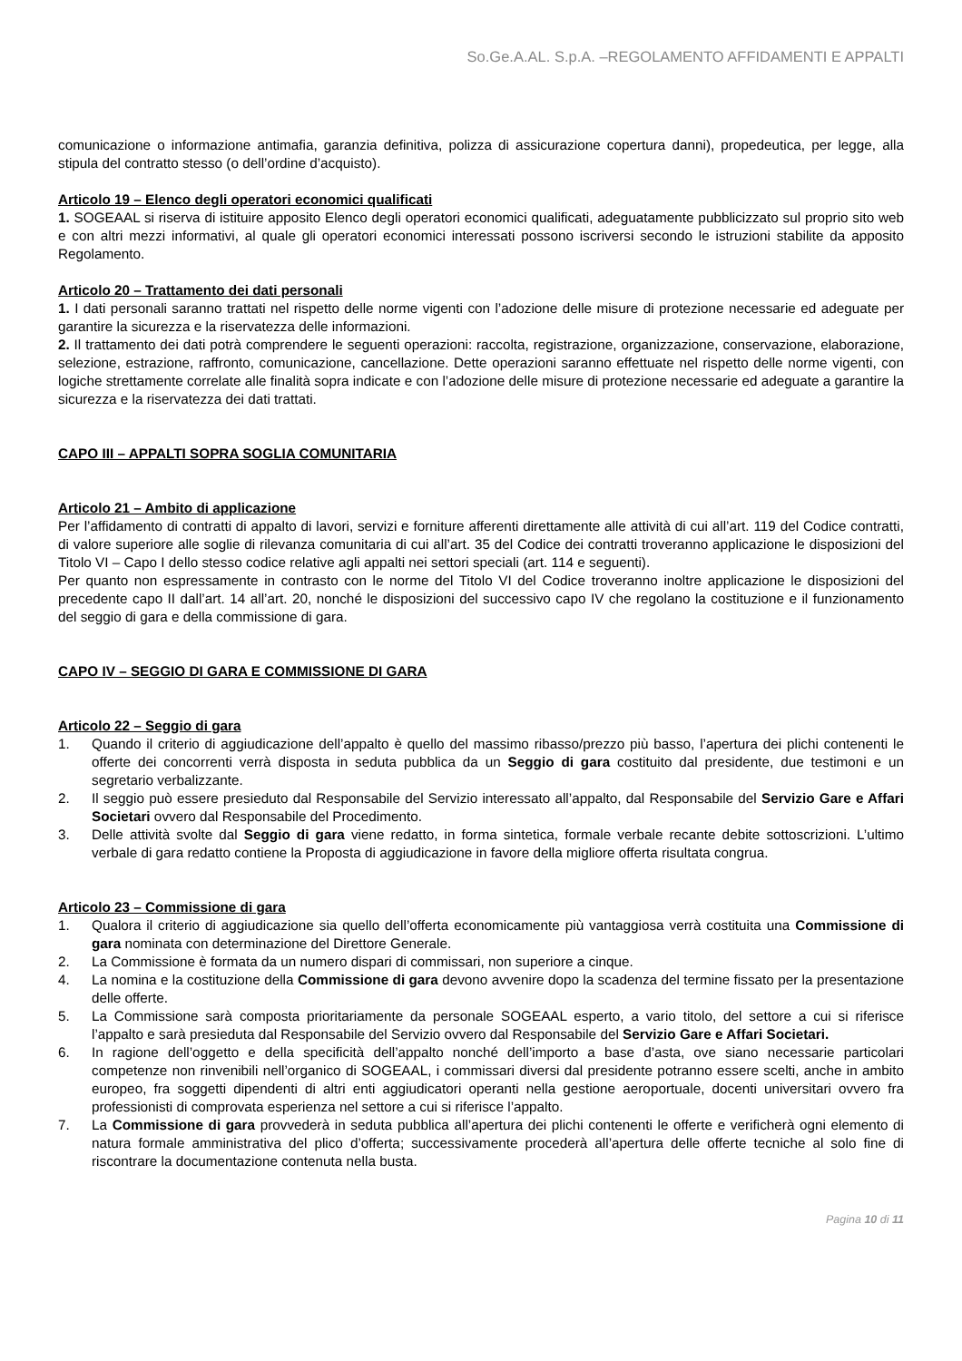So.Ge.A.AL. S.p.A. –REGOLAMENTO AFFIDAMENTI E APPALTI
comunicazione o informazione antimafia, garanzia definitiva, polizza di assicurazione copertura danni), propedeutica, per legge, alla stipula del contratto stesso (o dell’ordine d’acquisto).
Articolo 19 – Elenco degli operatori economici qualificati
1. SOGEAAL si riserva di istituire apposito Elenco degli operatori economici qualificati, adeguatamente pubblicizzato sul proprio sito web e con altri mezzi informativi, al quale gli operatori economici interessati possono iscriversi secondo le istruzioni stabilite da apposito Regolamento.
Articolo 20 – Trattamento dei dati personali
1. I dati personali saranno trattati nel rispetto delle norme vigenti con l’adozione delle misure di protezione necessarie ed adeguate per garantire la sicurezza e la riservatezza delle informazioni.
2. Il trattamento dei dati potrà comprendere le seguenti operazioni: raccolta, registrazione, organizzazione, conservazione, elaborazione, selezione, estrazione, raffronto, comunicazione, cancellazione. Dette operazioni saranno effettuate nel rispetto delle norme vigenti, con logiche strettamente correlate alle finalità sopra indicate e con l’adozione delle misure di protezione necessarie ed adeguate a garantire la sicurezza e la riservatezza dei dati trattati.
CAPO III – APPALTI SOPRA SOGLIA COMUNITARIA
Articolo 21 – Ambito di applicazione
Per l’affidamento di contratti di appalto di lavori, servizi e forniture afferenti direttamente alle attività di cui all’art. 119 del Codice contratti, di valore superiore alle soglie di rilevanza comunitaria di cui all’art. 35 del Codice dei contratti troveranno applicazione le disposizioni del Titolo VI – Capo I dello stesso codice relative agli appalti nei settori speciali (art. 114 e seguenti).
Per quanto non espressamente in contrasto con le norme del Titolo VI del Codice troveranno inoltre applicazione le disposizioni del precedente capo II dall’art. 14 all’art. 20, nonché le disposizioni del successivo capo IV che regolano la costituzione e il funzionamento del seggio di gara e della commissione di gara.
CAPO IV – SEGGIO DI GARA E COMMISSIONE DI GARA
Articolo 22 – Seggio di gara
1. Quando il criterio di aggiudicazione dell’appalto è quello del massimo ribasso/prezzo più basso, l’apertura dei plichi contenenti le offerte dei concorrenti verrà disposta in seduta pubblica da un Seggio di gara costituito dal presidente, due testimoni e un segretario verbalizzante.
2. Il seggio può essere presieduto dal Responsabile del Servizio interessato all’appalto, dal Responsabile del Servizio Gare e Affari Societari ovvero dal Responsabile del Procedimento.
3. Delle attività svolte dal Seggio di gara viene redatto, in forma sintetica, formale verbale recante debite sottoscrizioni. L’ultimo verbale di gara redatto contiene la Proposta di aggiudicazione in favore della migliore offerta risultata congrua.
Articolo 23 – Commissione di gara
1. Qualora il criterio di aggiudicazione sia quello dell’offerta economicamente più vantaggiosa verrà costituita una Commissione di gara nominata con determinazione del Direttore Generale.
2. La Commissione è formata da un numero dispari di commissari, non superiore a cinque.
4. La nomina e la costituzione della Commissione di gara devono avvenire dopo la scadenza del termine fissato per la presentazione delle offerte.
5. La Commissione sarà composta prioritariamente da personale SOGEAAL esperto, a vario titolo, del settore a cui si riferisce l’appalto e sarà presieduta dal Responsabile del Servizio ovvero dal Responsabile del Servizio Gare e Affari Societari.
6. In ragione dell’oggetto e della specificità dell’appalto nonché dell’importo a base d’asta, ove siano necessarie particolari competenze non rinvenibili nell’organico di SOGEAAL, i commissari diversi dal presidente potranno essere scelti, anche in ambito europeo, fra soggetti dipendenti di altri enti aggiudicatori operanti nella gestione aeroportuale, docenti universitari ovvero fra professionisti di comprovata esperienza nel settore a cui si riferisce l’appalto.
7. La Commissione di gara provvederà in seduta pubblica all’apertura dei plichi contenenti le offerte e verificherà ogni elemento di natura formale amministrativa del plico d’offerta; successivamente procederà all’apertura delle offerte tecniche al solo fine di riscontrare la documentazione contenuta nella busta.
Pagina 10 di 11